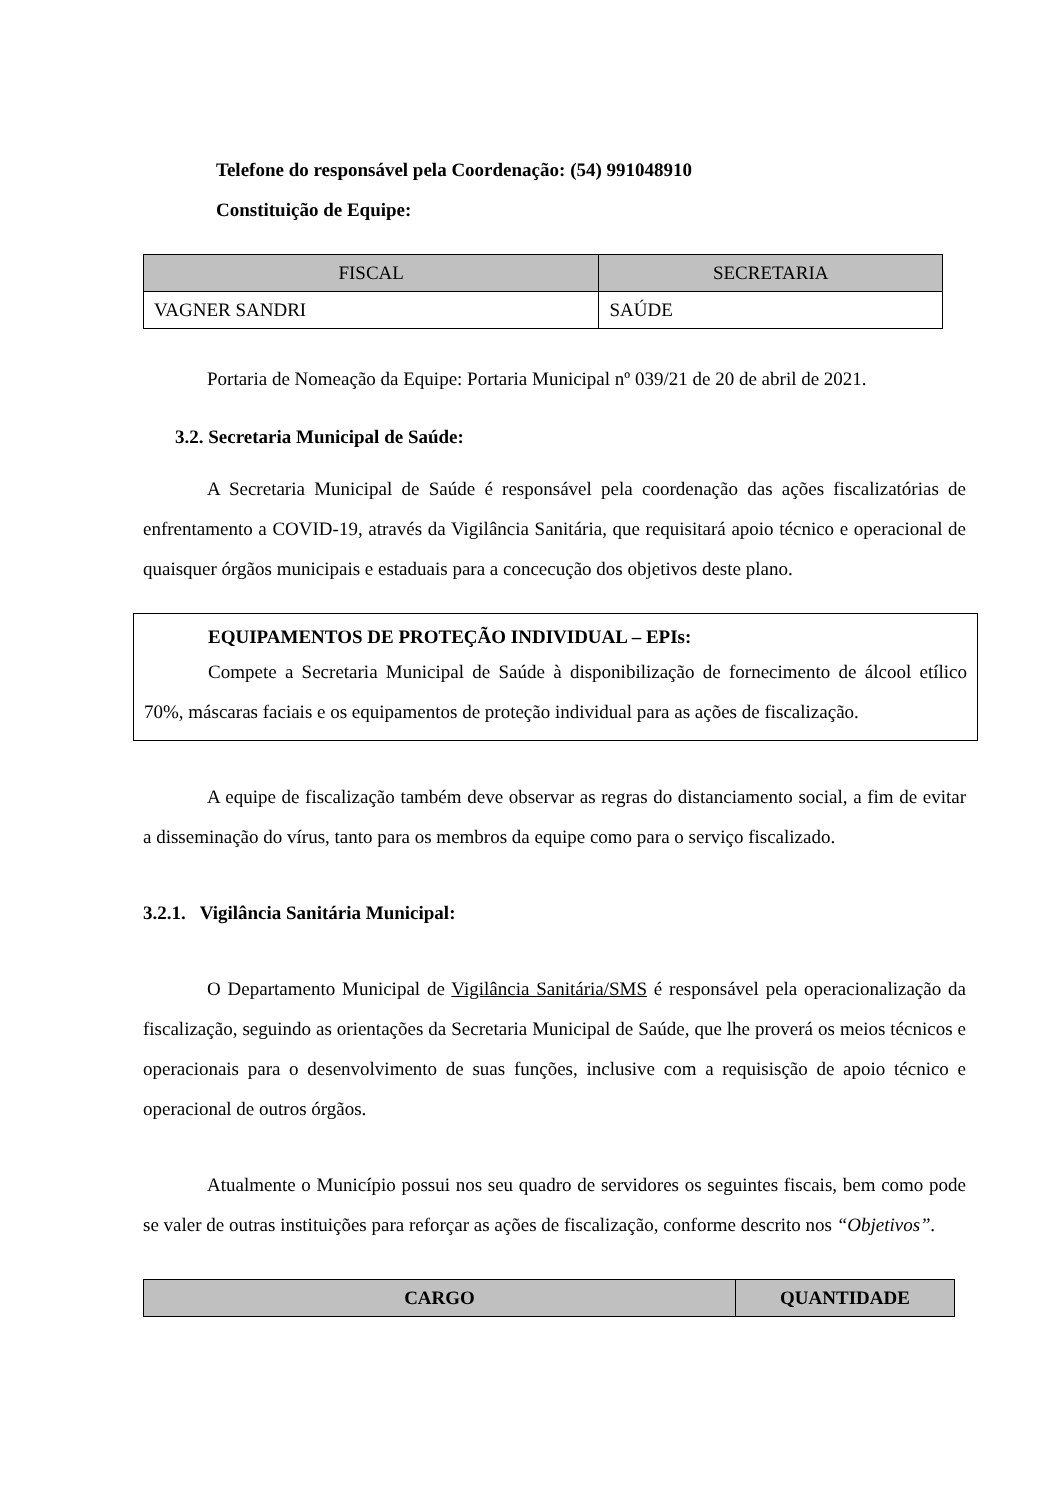Telefone do responsável pela Coordenação: (54) 991048910
Constituição de Equipe:
| FISCAL | SECRETARIA |
| --- | --- |
| VAGNER SANDRI | SAÚDE |
Portaria de Nomeação da Equipe: Portaria Municipal nº 039/21 de 20 de abril de 2021.
3.2. Secretaria Municipal de Saúde:
A Secretaria Municipal de Saúde é responsável pela coordenação das ações fiscalizatórias de enfrentamento a COVID-19, através da Vigilância Sanitária, que requisitará apoio técnico e operacional de quaisquer órgãos municipais e estaduais para a concecução dos objetivos deste plano.
EQUIPAMENTOS DE PROTEÇÃO INDIVIDUAL – EPIs:
Compete a Secretaria Municipal de Saúde à disponibilização de fornecimento de álcool etílico 70%, máscaras faciais e os equipamentos de proteção individual para as ações de fiscalização.
A equipe de fiscalização também deve observar as regras do distanciamento social, a fim de evitar a disseminação do vírus, tanto para os membros da equipe como para o serviço fiscalizado.
3.2.1. Vigilância Sanitária Municipal:
O Departamento Municipal de Vigilância Sanitária/SMS é responsável pela operacionalização da fiscalização, seguindo as orientações da Secretaria Municipal de Saúde, que lhe proverá os meios técnicos e operacionais para o desenvolvimento de suas funções, inclusive com a requisisção de apoio técnico e operacional de outros órgãos.
Atualmente o Município possui nos seu quadro de servidores os seguintes fiscais, bem como pode se valer de outras instituições para reforçar as ações de fiscalização, conforme descrito nos “Objetivos”.
| CARGO | QUANTIDADE |
| --- | --- |